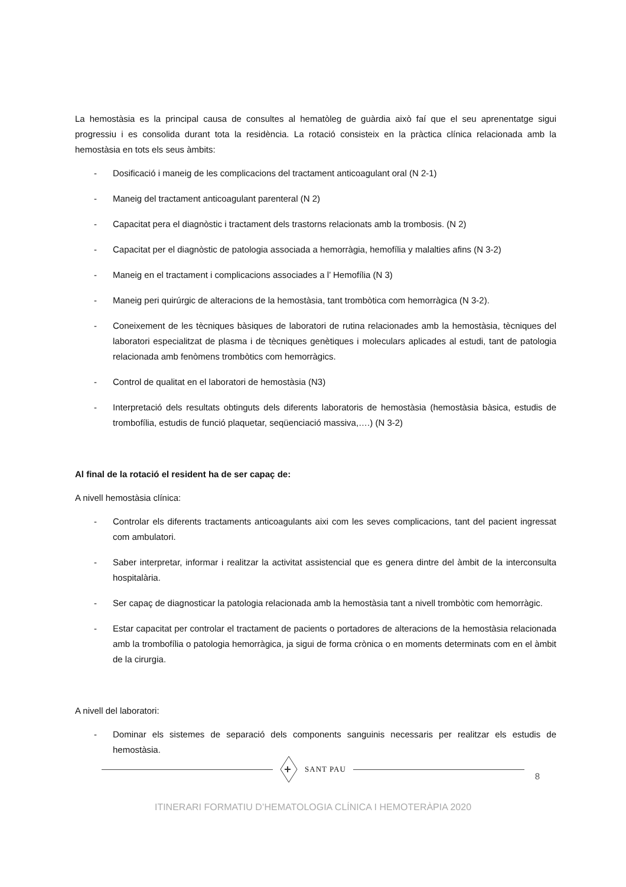La hemostàsia es la principal causa de consultes al hematòleg de guàrdia això faí que el seu aprenentatge sigui progressiu i es consolida durant tota la residència. La rotació consisteix en la pràctica clínica relacionada amb la hemostàsia en tots els seus àmbits:
- Dosificació i maneig de les complicacions del tractament anticoagulant oral (N 2-1)
- Maneig del tractament anticoagulant parenteral (N 2)
- Capacitat pera el diagnòstic i tractament dels trastorns relacionats amb la trombosis. (N 2)
- Capacitat per el diagnòstic de patologia associada a hemorràgia, hemofília y malalties afins (N 3-2)
- Maneig en el tractament i complicacions associades a l’ Hemofília (N 3)
- Maneig peri quirúrgic de alteracions de la hemostàsia, tant trombòtica com hemorràgica (N 3-2).
- Coneixement de les tècniques bàsiques de laboratori de rutina relacionades amb la hemostàsia, tècniques del laboratori especialitzat de plasma i de tècniques genètiques i moleculars aplicades al estudi, tant de patologia relacionada amb fenòmens trombòtics com hemorràgics.
- Control de qualitat en el laboratori de hemostàsia (N3)
- Interpretació dels resultats obtinguts dels diferents laboratoris de hemostàsia (hemostàsia bàsica, estudis de trombofília, estudis de funció plaquetar, seqüenciació massiva,….) (N 3-2)
Al final de la rotació el resident ha de ser capaç de:
A nivell hemostàsia clínica:
- Controlar els diferents tractaments anticoagulants aixi com les seves complicacions, tant del pacient ingressat com ambulatori.
- Saber interpretar, informar i realitzar la activitat assistencial que es genera dintre del àmbit de la interconsulta hospitalària.
- Ser capaç de diagnosticar la patologia relacionada amb la hemostàsia tant a nivell trombòtic com hemorràgic.
- Estar capacitat per controlar el tractament de pacients o portadores de alteracions de la hemostàsia relacionada amb la trombofília o patologia hemorràgica, ja sigui de forma crònica o en moments determinats com en el àmbit de la cirurgia.
A nivell del laboratori:
- Dominar els sistemes de separació dels components sanguinis necessaris per realitzar els estudis de hemostàsia.
SANT PAU
8
ITINERARI FORMATIU D’HEMATOLOGIA CLÍNICA I HEMOTERÀPIA 2020